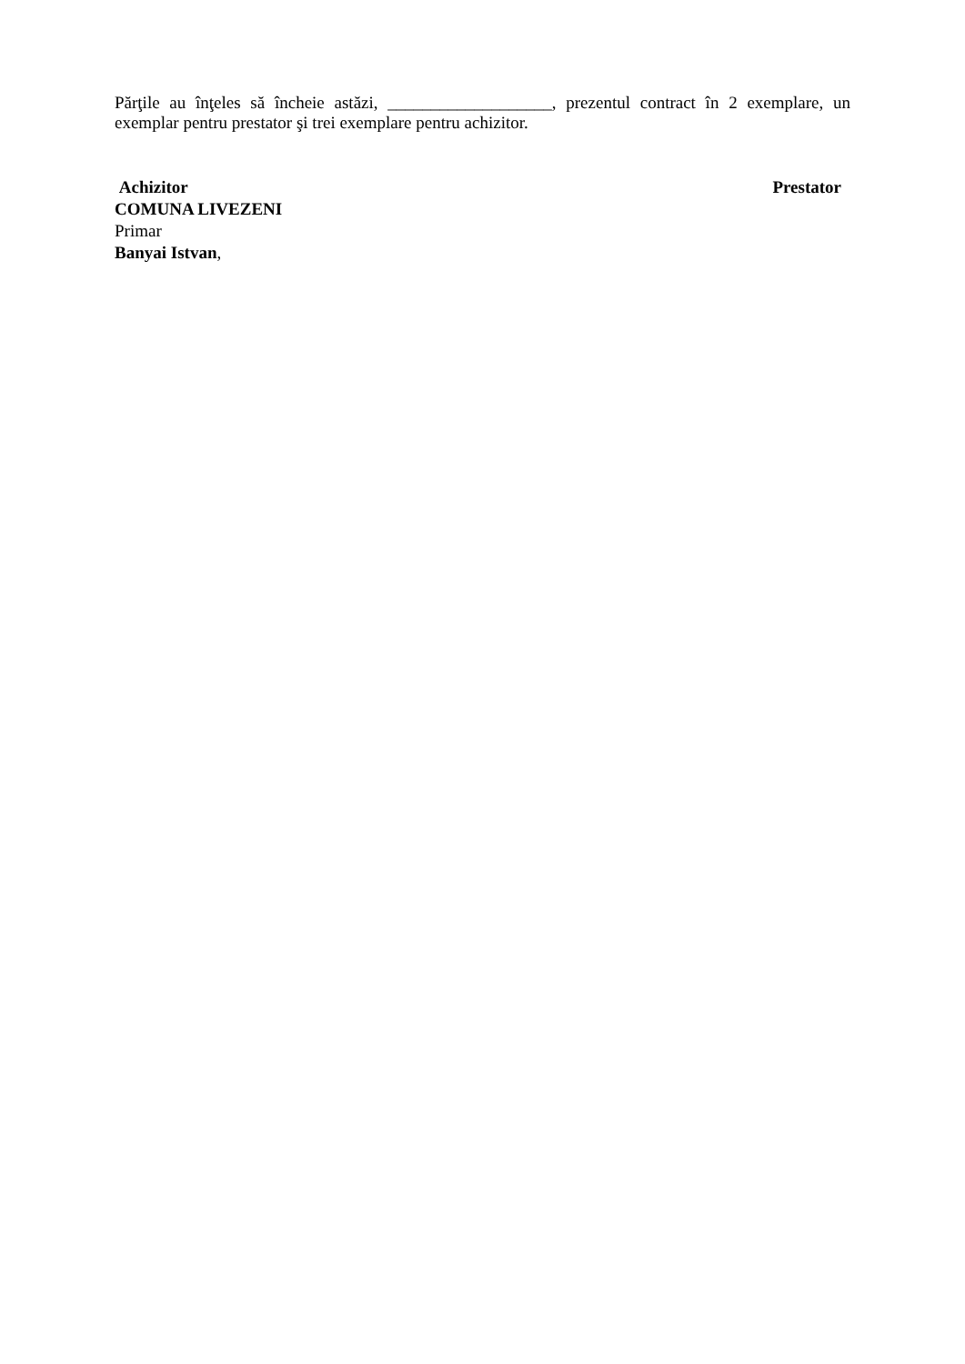Părţile au înţeles să încheie astăzi, ___________________, prezentul contract în 2 exemplare, un exemplar pentru prestator şi trei exemplare pentru achizitor.
Achizitor Prestator
COMUNA LIVEZENI
Primar
Banyai Istvan,